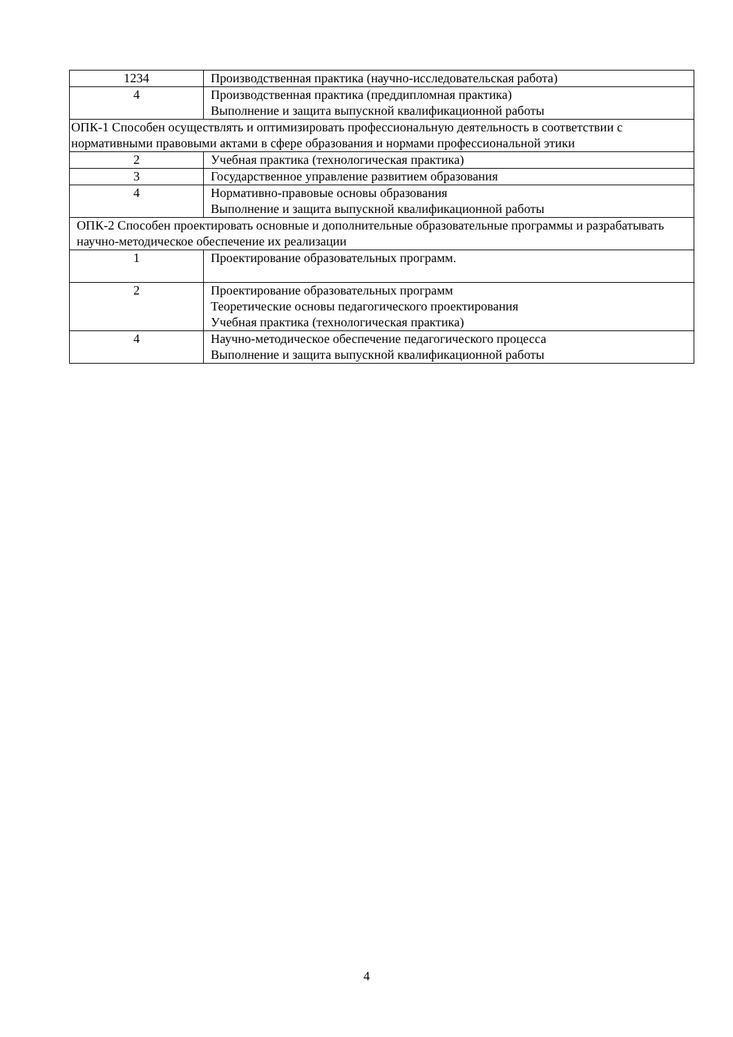| 1234 | Производственная практика (научно-исследовательская работа) |
| 4 | Производственная практика (преддипломная практика) Выполнение и защита выпускной квалификационной работы |
| ОПК-1 Способен осуществлять и оптимизировать профессиональную деятельность в соответствии с нормативными правовыми актами в сфере образования и нормами профессиональной этики | |
| 2 | Учебная практика (технологическая практика) |
| 3 | Государственное управление развитием образования |
| 4 | Нормативно-правовые основы образования Выполнение и защита выпускной квалификационной работы |
| ОПК-2 Способен проектировать основные и дополнительные образовательные программы и разрабатывать научно-методическое обеспечение их реализации | |
| 1 | Проектирование образовательных программ. |
| 2 | Проектирование образовательных программ Теоретические основы педагогического проектирования Учебная практика (технологическая практика) |
| 4 | Научно-методическое обеспечение педагогического процесса Выполнение и защита выпускной квалификационной работы |
4